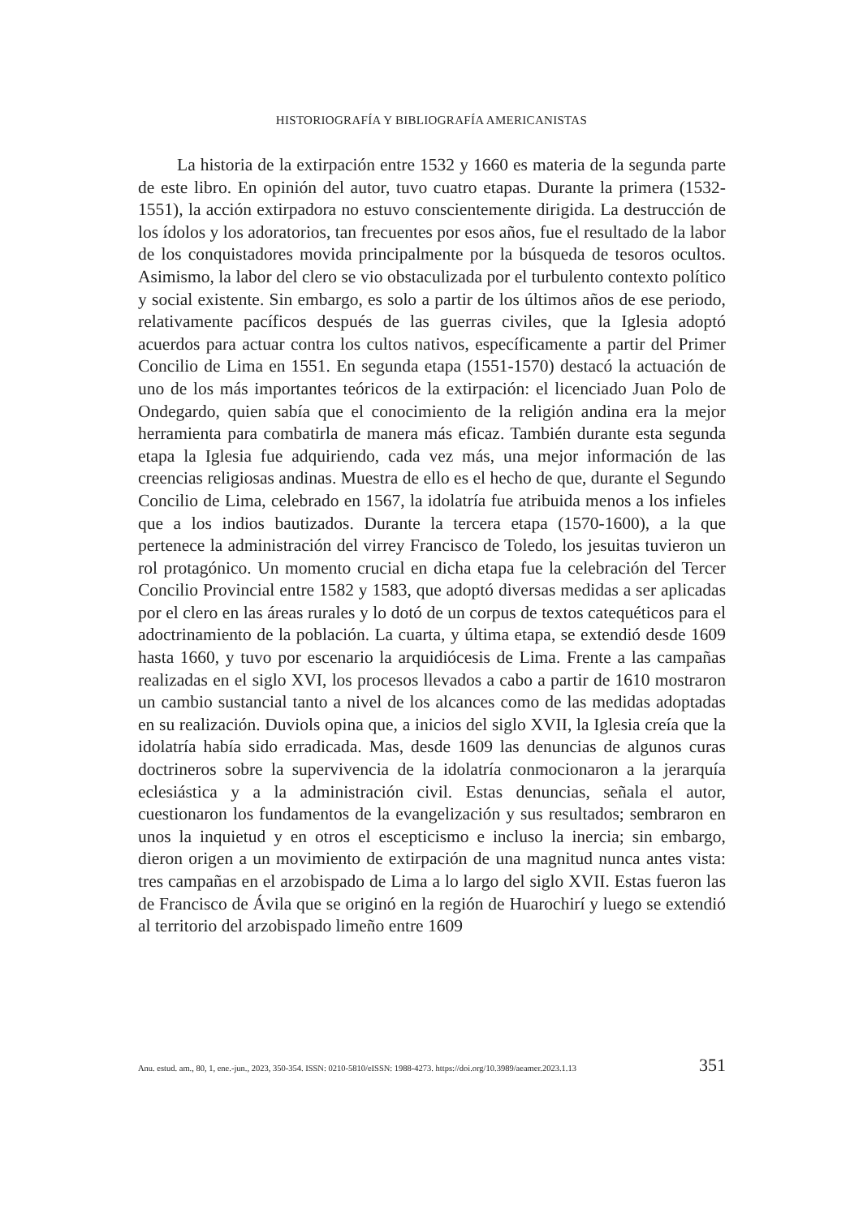HISTORIOGRAFÍA Y BIBLIOGRAFÍA AMERICANISTAS
La historia de la extirpación entre 1532 y 1660 es materia de la segunda parte de este libro. En opinión del autor, tuvo cuatro etapas. Durante la primera (1532-1551), la acción extirpadora no estuvo conscientemente dirigida. La destrucción de los ídolos y los adoratorios, tan frecuentes por esos años, fue el resultado de la labor de los conquistadores movida principalmente por la búsqueda de tesoros ocultos. Asimismo, la labor del clero se vio obstaculizada por el turbulento contexto político y social existente. Sin embargo, es solo a partir de los últimos años de ese periodo, relativamente pacíficos después de las guerras civiles, que la Iglesia adoptó acuerdos para actuar contra los cultos nativos, específicamente a partir del Primer Concilio de Lima en 1551. En segunda etapa (1551-1570) destacó la actuación de uno de los más importantes teóricos de la extirpación: el licenciado Juan Polo de Ondegardo, quien sabía que el conocimiento de la religión andina era la mejor herramienta para combatirla de manera más eficaz. También durante esta segunda etapa la Iglesia fue adquiriendo, cada vez más, una mejor información de las creencias religiosas andinas. Muestra de ello es el hecho de que, durante el Segundo Concilio de Lima, celebrado en 1567, la idolatría fue atribuida menos a los infieles que a los indios bautizados. Durante la tercera etapa (1570-1600), a la que pertenece la administración del virrey Francisco de Toledo, los jesuitas tuvieron un rol protagónico. Un momento crucial en dicha etapa fue la celebración del Tercer Concilio Provincial entre 1582 y 1583, que adoptó diversas medidas a ser aplicadas por el clero en las áreas rurales y lo dotó de un corpus de textos catequéticos para el adoctrinamiento de la población. La cuarta, y última etapa, se extendió desde 1609 hasta 1660, y tuvo por escenario la arquidiócesis de Lima. Frente a las campañas realizadas en el siglo XVI, los procesos llevados a cabo a partir de 1610 mostraron un cambio sustancial tanto a nivel de los alcances como de las medidas adoptadas en su realización. Duviols opina que, a inicios del siglo XVII, la Iglesia creía que la idolatría había sido erradicada. Mas, desde 1609 las denuncias de algunos curas doctrineros sobre la supervivencia de la idolatría conmocionaron a la jerarquía eclesiástica y a la administración civil. Estas denuncias, señala el autor, cuestionaron los fundamentos de la evangelización y sus resultados; sembraron en unos la inquietud y en otros el escepticismo e incluso la inercia; sin embargo, dieron origen a un movimiento de extirpación de una magnitud nunca antes vista: tres campañas en el arzobispado de Lima a lo largo del siglo XVII. Estas fueron las de Francisco de Ávila que se originó en la región de Huarochirí y luego se extendió al territorio del arzobispado limeño entre 1609
Anu. estud. am., 80, 1, ene.-jun., 2023, 350-354. ISSN: 0210-5810/eISSN: 1988-4273. https://doi.org/10.3989/aeamer.2023.1.13 351